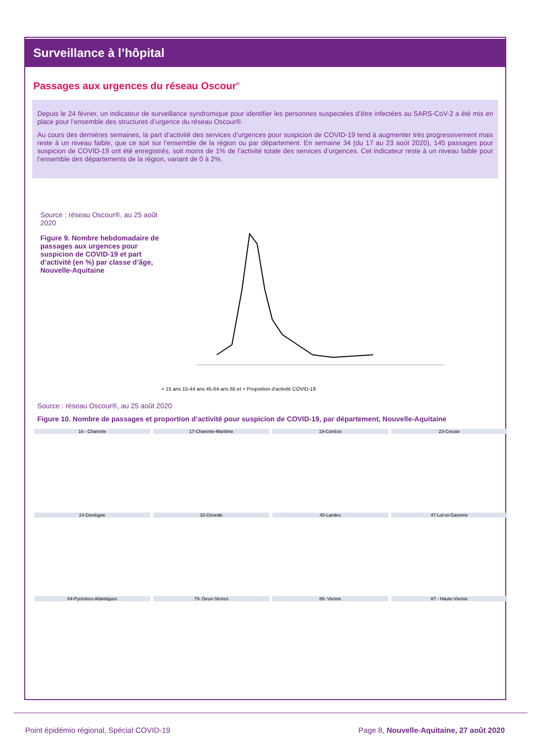Surveillance à l’hôpital
Passages aux urgences du réseau Oscour<sup>®</sup>
Depuis le 24 février, un indicateur de surveillance syndromique pour identifier les personnes suspectées d’être infectées au SARS-CoV-2 a été mis en place pour l’ensemble des structures d’urgence du réseau Oscour®.
Au cours des dernières semaines, la part d’activité des services d’urgences pour suspicion de COVID-19 tend à augmenter très progressivement mais reste à un niveau faible, que ce soit sur l’ensemble de la région ou par département. En semaine 34 (du 17 au 23 août 2020), 145 passages pour suspicion de COVID-19 ont été enregistrés, soit moins de 1% de l’activité totale des services d’urgences. Cet indicateur reste à un niveau faible pour l’ensemble des départements de la région, variant de 0 à 2%.
Source : réseau Oscour®, au 25 août 2020
Figure 9. Nombre hebdomadaire de passages aux urgences pour suspicion de COVID-19 et part d’activité (en %) par classe d’âge, Nouvelle-Aquitaine
< 15 ans 15-44 ans 45-64 ans 65 et + Proportion d'activité COVID-19
Source : réseau Oscour®, au 25 août 2020
Figure 10. Nombre de passages et proportion d’activité pour suspicion de COVID-19, par département, Nouvelle-Aquitaine
16 - Charente
17-Charente-Maritime
19-Corrèze
23-Creuse
24-Dordogne
33-Gironde
40-Landes
47-Lot-et-Garonne
64-Pyrénées-Atlantiques
79- Deux-Sèvres
86- Vienne
87 - Haute-Vienne
Point épidémio régional, Spécial COVID-19 Page 8, Nouvelle-Aquitaine, 27 août 2020